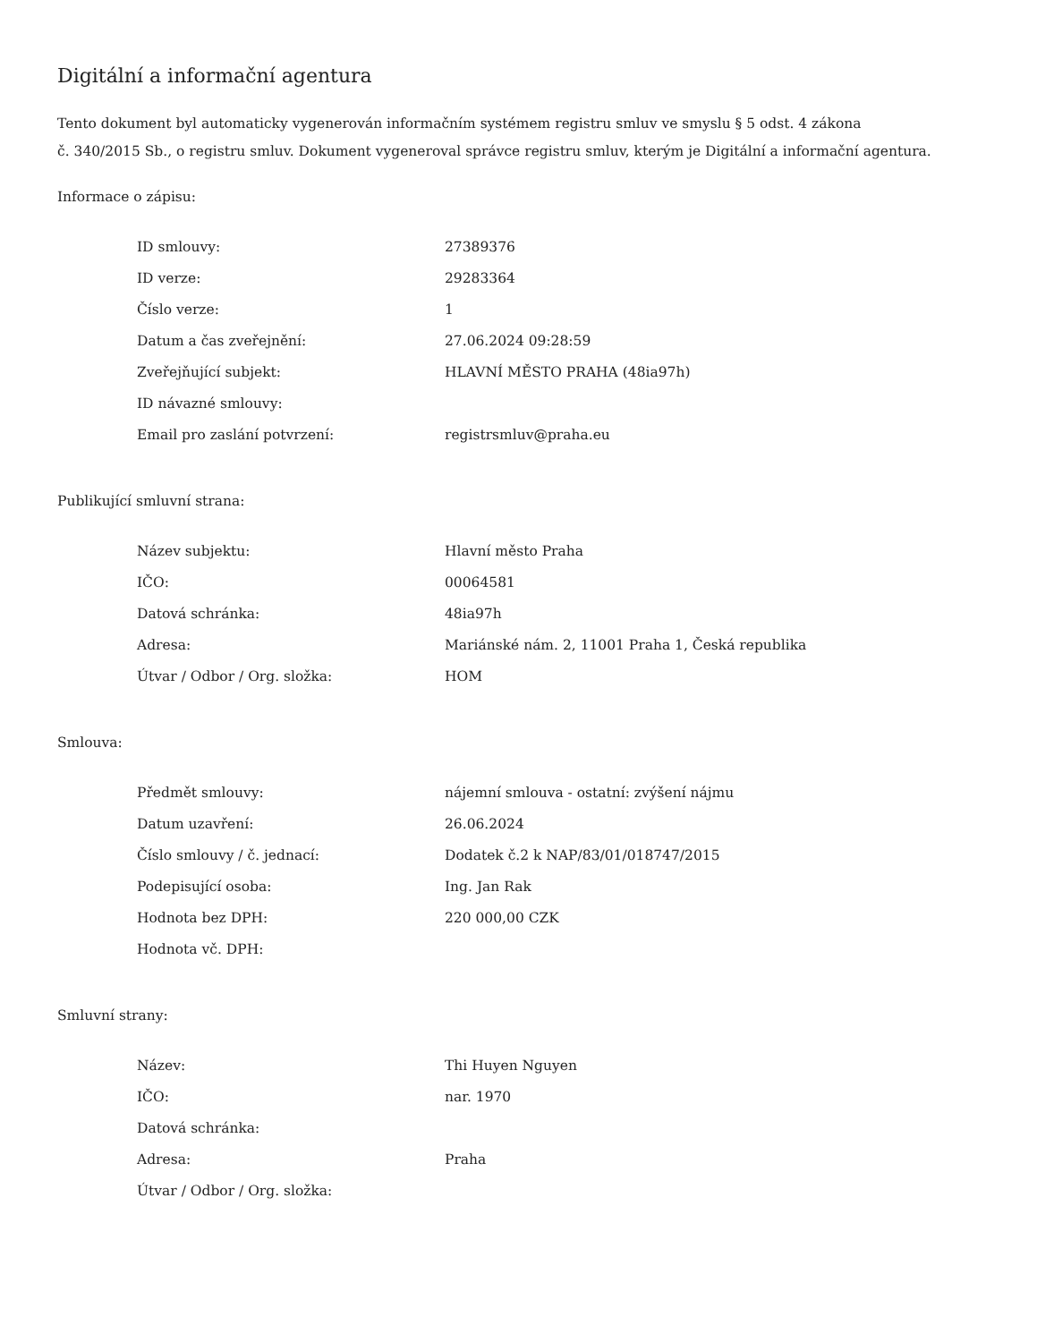Digitální a informační agentura
Tento dokument byl automaticky vygenerován informačním systémem registru smluv ve smyslu § 5 odst. 4 zákona
č. 340/2015 Sb., o registru smluv. Dokument vygeneroval správce registru smluv, kterým je Digitální a informační agentura.
Informace o zápisu:
| ID smlouvy: | 27389376 |
| ID verze: | 29283364 |
| Číslo verze: | 1 |
| Datum a čas zveřejnění: | 27.06.2024 09:28:59 |
| Zveřejňující subjekt: | HLAVNÍ MĚSTO PRAHA (48ia97h) |
| ID návazné smlouvy: | |
| Email pro zaslání potvrzení: | registrsmluv@praha.eu |
Publikující smluvní strana:
| Název subjektu: | Hlavní město Praha |
| IČO: | 00064581 |
| Datová schránka: | 48ia97h |
| Adresa: | Mariánské nám. 2, 11001 Praha 1, Česká republika |
| Útvar / Odbor / Org. složka: | HOM |
Smlouva:
| Předmět smlouvy: | nájemní smlouva - ostatní: zvýšení nájmu |
| Datum uzavření: | 26.06.2024 |
| Číslo smlouvy / č. jednací: | Dodatek č.2 k NAP/83/01/018747/2015 |
| Podepisující osoba: | Ing. Jan Rak |
| Hodnota bez DPH: | 220 000,00 CZK |
| Hodnota vč. DPH: | |
Smluvní strany:
| Název: | Thi Huyen Nguyen |
| IČO: | nar. 1970 |
| Datová schránka: | |
| Adresa: | Praha |
| Útvar / Odbor / Org. složka: | |